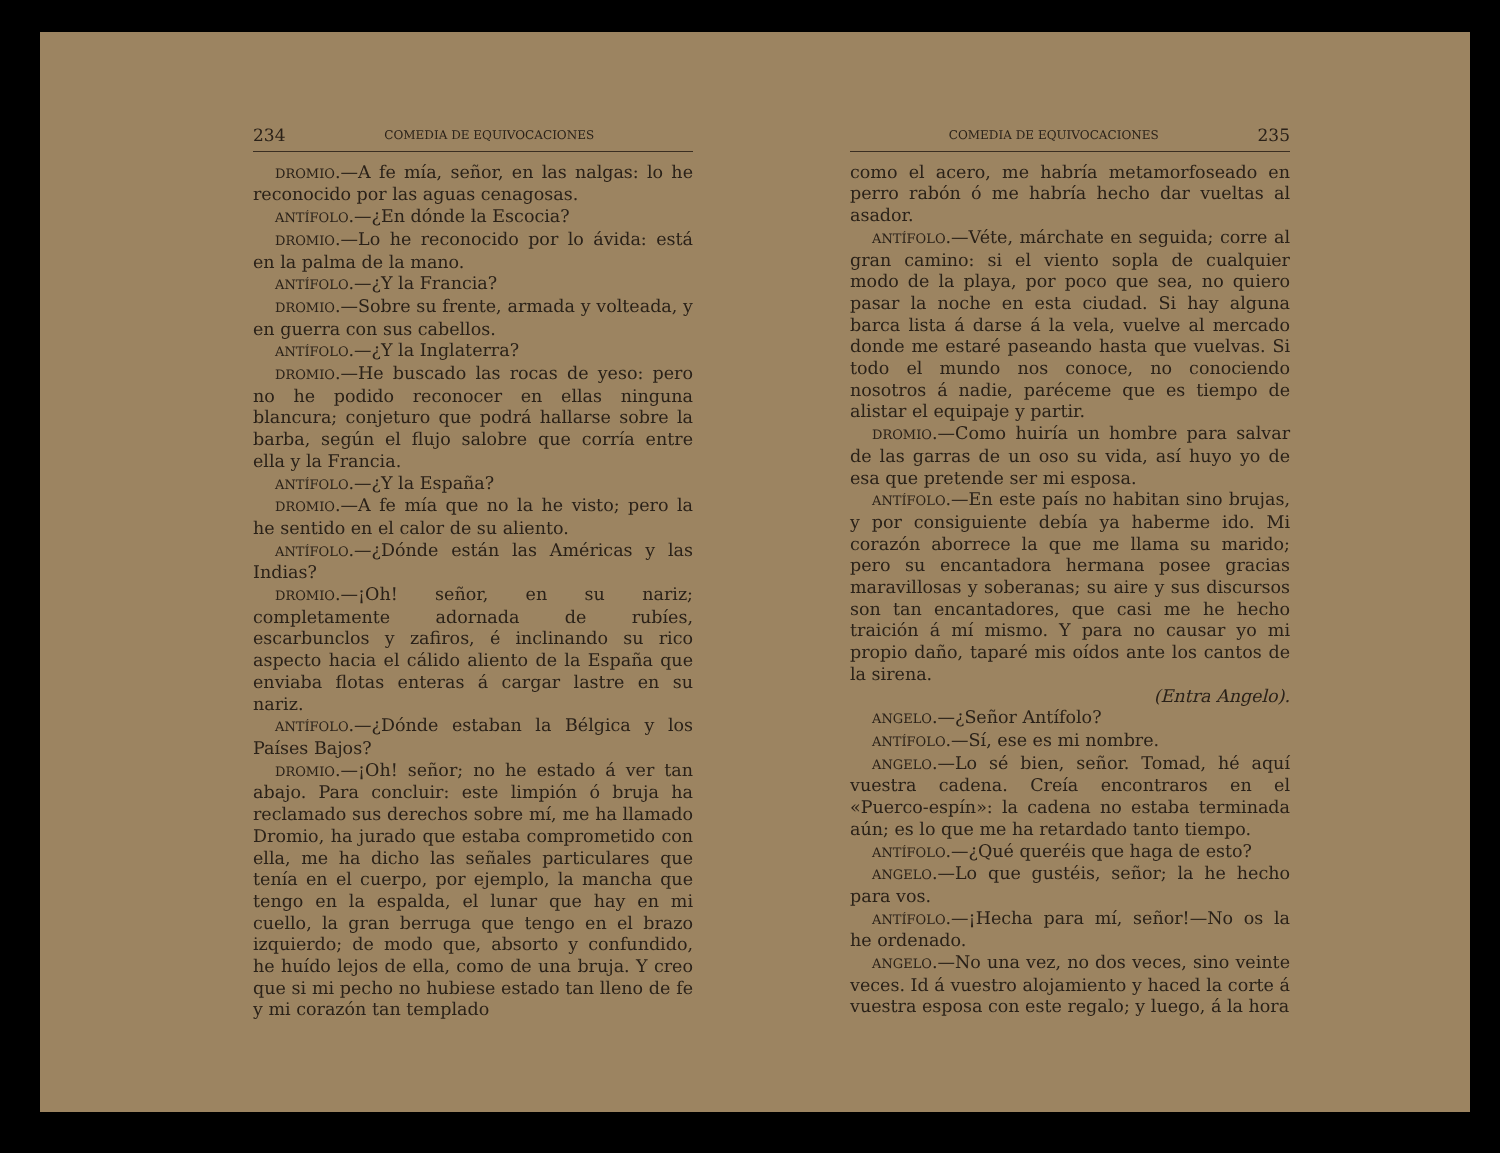234 COMEDIA DE EQUIVOCACIONES
DROMIO.—A fe mía, señor, en las nalgas: lo he reconocido por las aguas cenagosas.
ANTÍFOLO.—¿En dónde la Escocia?
DROMIO.—Lo he reconocido por lo ávida: está en la palma de la mano.
ANTÍFOLO.—¿Y la Francia?
DROMIO.—Sobre su frente, armada y volteada, y en guerra con sus cabellos.
ANTÍFOLO.—¿Y la Inglaterra?
DROMIO.—He buscado las rocas de yeso: pero no he podido reconocer en ellas ninguna blancura; conjeturo que podrá hallarse sobre la barba, según el flujo salobre que corría entre ella y la Francia.
ANTÍFOLO.—¿Y la España?
DROMIO.—A fe mía que no la he visto; pero la he sentido en el calor de su aliento.
ANTÍFOLO.—¿Dónde están las Américas y las Indias?
DROMIO.—¡Oh! señor, en su nariz; completamente adornada de rubíes, escarbunclos y zafiros, é inclinando su rico aspecto hacia el cálido aliento de la España que enviaba flotas enteras á cargar lastre en su nariz.
ANTÍFOLO.—¿Dónde estaban la Bélgica y los Países Bajos?
DROMIO.—¡Oh! señor; no he estado á ver tan abajo. Para concluir: este limpión ó bruja ha reclamado sus derechos sobre mí, me ha llamado Dromio, ha jurado que estaba comprometido con ella, me ha dicho las señales particulares que tenía en el cuerpo, por ejemplo, la mancha que tengo en la espalda, el lunar que hay en mi cuello, la gran berruga que tengo en el brazo izquierdo; de modo que, absorto y confundido, he huído lejos de ella, como de una bruja. Y creo que si mi pecho no hubiese estado tan lleno de fe y mi corazón tan templado
COMEDIA DE EQUIVOCACIONES 235
como el acero, me habría metamorfoseado en perro rabón ó me habría hecho dar vueltas al asador.
ANTÍFOLO.—Véte, márchate en seguida; corre al gran camino: si el viento sopla de cualquier modo de la playa, por poco que sea, no quiero pasar la noche en esta ciudad. Si hay alguna barca lista á darse á la vela, vuelve al mercado donde me estaré paseando hasta que vuelvas. Si todo el mundo nos conoce, no conociendo nosotros á nadie, paréceme que es tiempo de alistar el equipaje y partir.
DROMIO.—Como huiría un hombre para salvar de las garras de un oso su vida, así huyo yo de esa que pretende ser mi esposa.
ANTÍFOLO.—En este país no habitan sino brujas, y por consiguiente debía ya haberme ido. Mi corazón aborrece la que me llama su marido; pero su encantadora hermana posee gracias maravillosas y soberanas; su aire y sus discursos son tan encantadores, que casi me he hecho traición á mí mismo. Y para no causar yo mi propio daño, taparé mis oídos ante los cantos de la sirena.
(Entra Angelo).
ANGELO.—¿Señor Antífolo?
ANTÍFOLO.—Sí, ese es mi nombre.
ANGELO.—Lo sé bien, señor. Tomad, hé aquí vuestra cadena. Creía encontraros en el «Puerco-espín»: la cadena no estaba terminada aún; es lo que me ha retardado tanto tiempo.
ANTÍFOLO.—¿Qué queréis que haga de esto?
ANGELO.—Lo que gustéis, señor; la he hecho para vos.
ANTÍFOLO.—¡Hecha para mí, señor!—No os la he ordenado.
ANGELO.—No una vez, no dos veces, sino veinte veces. Id á vuestro alojamiento y haced la corte á vuestra esposa con este regalo; y luego, á la hora